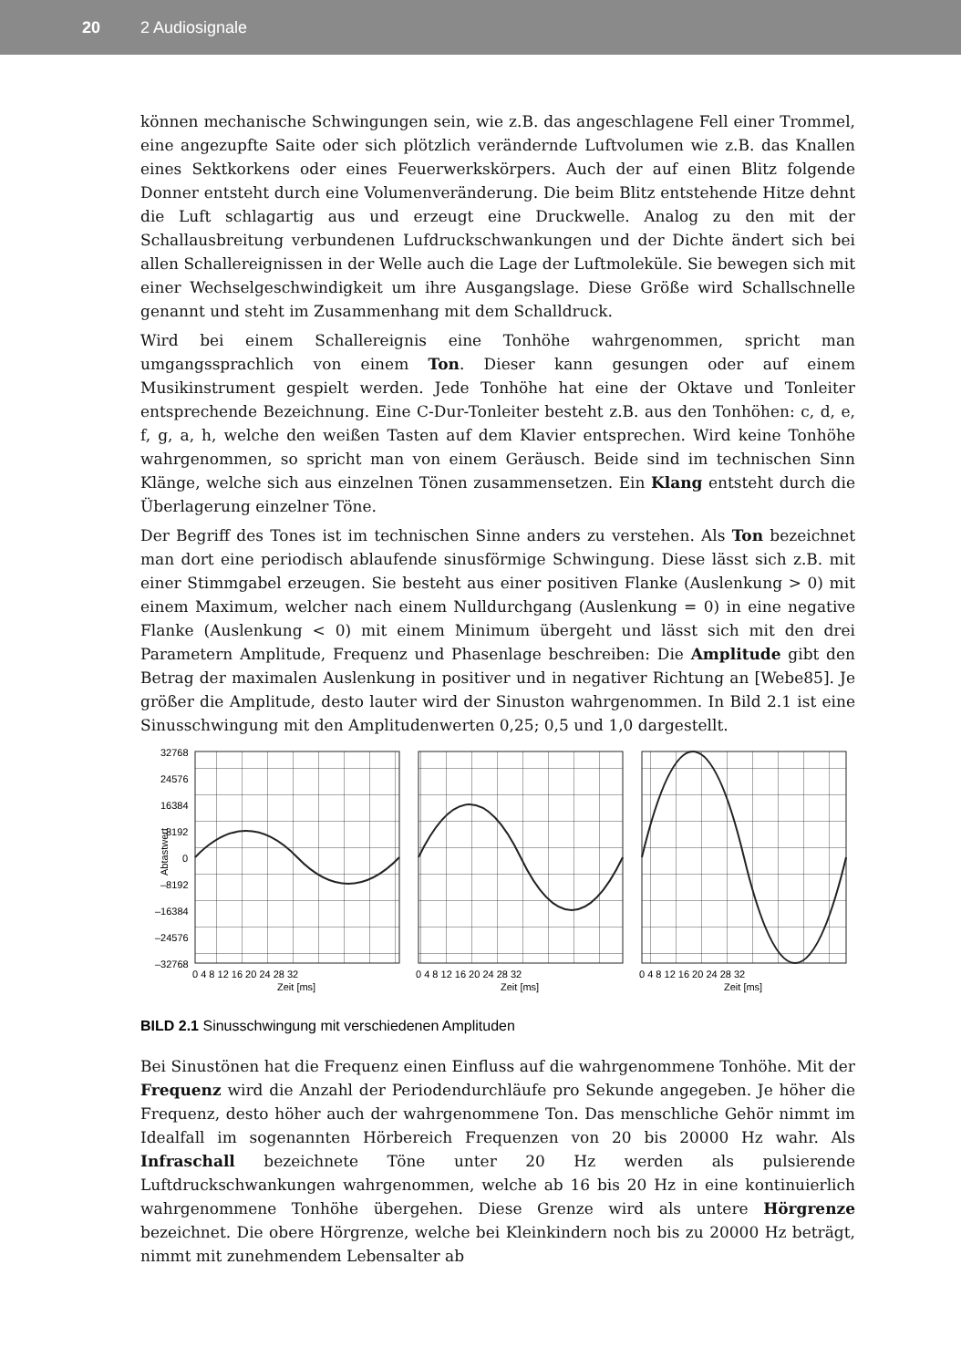20 2 Audiosignale
können mechanische Schwingungen sein, wie z.B. das angeschlagene Fell einer Trommel, eine angezupfte Saite oder sich plötzlich verändernde Luftvolumen wie z.B. das Knallen eines Sektkorkens oder eines Feuerwerkskörpers. Auch der auf einen Blitz folgende Donner entsteht durch eine Volumenveränderung. Die beim Blitz entstehende Hitze dehnt die Luft schlagartig aus und erzeugt eine Druckwelle. Analog zu den mit der Schallausbreitung verbundenen Lufdruckschwankungen und der Dichte ändert sich bei allen Schallereignissen in der Welle auch die Lage der Luftmoleküle. Sie bewegen sich mit einer Wechselgeschwindigkeit um ihre Ausgangslage. Diese Größe wird Schallschnelle genannt und steht im Zusammenhang mit dem Schalldruck.
Wird bei einem Schallereignis eine Tonhöhe wahrgenommen, spricht man umgangssprachlich von einem Ton. Dieser kann gesungen oder auf einem Musikinstrument gespielt werden. Jede Tonhöhe hat eine der Oktave und Tonleiter entsprechende Bezeichnung. Eine C-Dur-Tonleiter besteht z.B. aus den Tonhöhen: c, d, e, f, g, a, h, welche den weißen Tasten auf dem Klavier entsprechen. Wird keine Tonhöhe wahrgenommen, so spricht man von einem Geräusch. Beide sind im technischen Sinn Klänge, welche sich aus einzelnen Tönen zusammensetzen. Ein Klang entsteht durch die Überlagerung einzelner Töne.
Der Begriff des Tones ist im technischen Sinne anders zu verstehen. Als Ton bezeichnet man dort eine periodisch ablaufende sinusförmige Schwingung. Diese lässt sich z.B. mit einer Stimmgabel erzeugen. Sie besteht aus einer positiven Flanke (Auslenkung > 0) mit einem Maximum, welcher nach einem Nulldurchgang (Auslenkung = 0) in eine negative Flanke (Auslenkung < 0) mit einem Minimum übergeht und lässt sich mit den drei Parametern Amplitude, Frequenz und Phasenlage beschreiben: Die Amplitude gibt den Betrag der maximalen Auslenkung in positiver und in negativer Richtung an [Webe85]. Je größer die Amplitude, desto lauter wird der Sinuston wahrgenommen. In Bild 2.1 ist eine Sinusschwingung mit den Amplitudenwerten 0,25; 0,5 und 1,0 dargestellt.
32768
24576
16384
8192
0
–8192
–16384
–24576
–32768
Abtastwert
0 4 8 12 16 20 24 28 32
Zeit [ms]
0 4 8 12 16 20 24 28 32
Zeit [ms]
0 4 8 12 16 20 24 28 32
Zeit [ms]
BILD 2.1 Sinusschwingung mit verschiedenen Amplituden
Bei Sinustönen hat die Frequenz einen Einfluss auf die wahrgenommene Tonhöhe. Mit der Frequenz wird die Anzahl der Periodendurchläufe pro Sekunde angegeben. Je höher die Frequenz, desto höher auch der wahrgenommene Ton. Das menschliche Gehör nimmt im Idealfall im sogenannten Hörbereich Frequenzen von 20 bis 20000 Hz wahr. Als Infraschall bezeichnete Töne unter 20 Hz werden als pulsierende Luftdruckschwankungen wahrgenommen, welche ab 16 bis 20 Hz in eine kontinuierlich wahrgenommene Tonhöhe übergehen. Diese Grenze wird als untere Hörgrenze bezeichnet. Die obere Hörgrenze, welche bei Kleinkindern noch bis zu 20000 Hz beträgt, nimmt mit zunehmendem Lebensalter ab